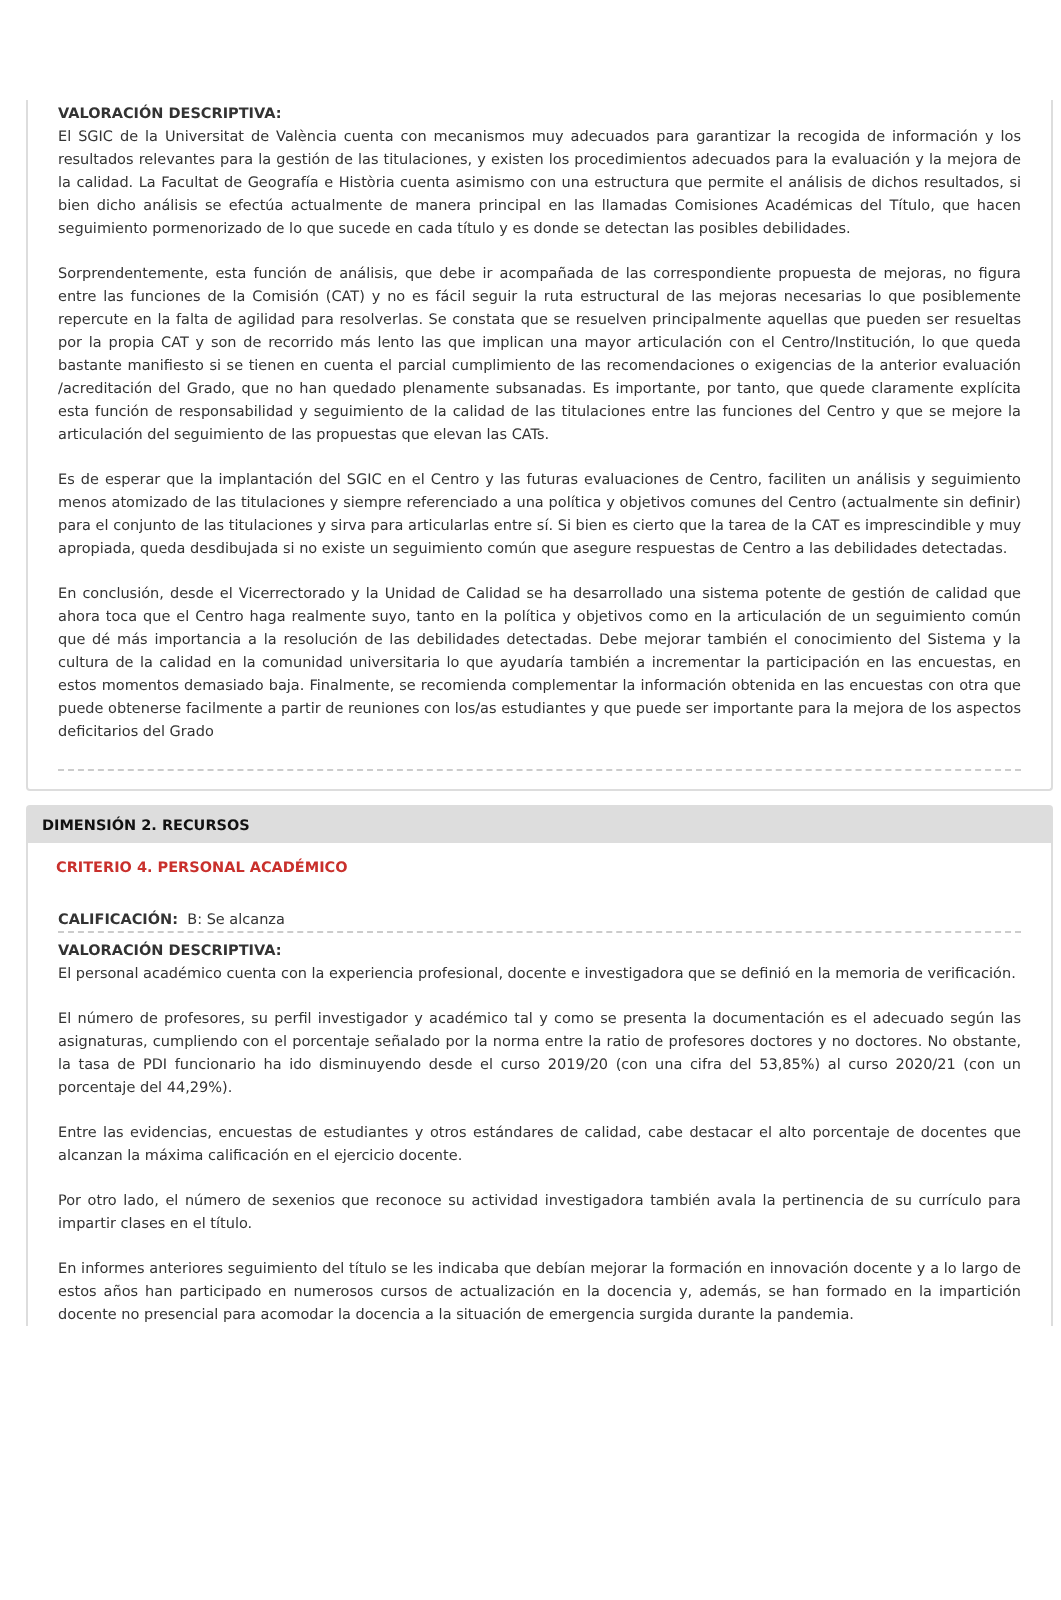VALORACIÓN DESCRIPTIVA:
El SGIC de la Universitat de València cuenta con mecanismos muy adecuados para garantizar la recogida de información y los resultados relevantes para la gestión de las titulaciones, y existen los procedimientos adecuados para la evaluación y la mejora de la calidad. La Facultat de Geografía e Història cuenta asimismo con una estructura que permite el análisis de dichos resultados, si bien dicho análisis se efectúa actualmente de manera principal en las llamadas Comisiones Académicas del Título, que hacen seguimiento pormenorizado de lo que sucede en cada título y es donde se detectan las posibles debilidades.
Sorprendentemente, esta función de análisis, que debe ir acompañada de las correspondiente propuesta de mejoras, no figura entre las funciones de la Comisión (CAT) y no es fácil seguir la ruta estructural de las mejoras necesarias lo que posiblemente repercute en la falta de agilidad para resolverlas. Se constata que se resuelven principalmente aquellas que pueden ser resueltas por la propia CAT y son de recorrido más lento las que implican una mayor articulación con el Centro/Institución, lo que queda bastante manifiesto si se tienen en cuenta el parcial cumplimiento de las recomendaciones o exigencias de la anterior evaluación /acreditación del Grado, que no han quedado plenamente subsanadas. Es importante, por tanto, que quede claramente explícita esta función de responsabilidad y seguimiento de la calidad de las titulaciones entre las funciones del Centro y que se mejore la articulación del seguimiento de las propuestas que elevan las CATs.
Es de esperar que la implantación del SGIC en el Centro y las futuras evaluaciones de Centro, faciliten un análisis y seguimiento menos atomizado de las titulaciones y siempre referenciado a una política y objetivos comunes del Centro (actualmente sin definir) para el conjunto de las titulaciones y sirva para articularlas entre sí. Si bien es cierto que la tarea de la CAT es imprescindible y muy apropiada, queda desdibujada si no existe un seguimiento común que asegure respuestas de Centro a las debilidades detectadas.
En conclusión, desde el Vicerrectorado y la Unidad de Calidad se ha desarrollado una sistema potente de gestión de calidad que ahora toca que el Centro haga realmente suyo, tanto en la política y objetivos como en la articulación de un seguimiento común que dé más importancia a la resolución de las debilidades detectadas. Debe mejorar también el conocimiento del Sistema y la cultura de la calidad en la comunidad universitaria lo que ayudaría también a incrementar la participación en las encuestas, en estos momentos demasiado baja. Finalmente, se recomienda complementar la información obtenida en las encuestas con otra que puede obtenerse facilmente a partir de reuniones con los/as estudiantes y que puede ser importante para la mejora de los aspectos deficitarios del Grado
DIMENSIÓN 2. RECURSOS
CRITERIO 4. PERSONAL ACADÉMICO
CALIFICACIÓN: B: Se alcanza
VALORACIÓN DESCRIPTIVA:
El personal académico cuenta con la experiencia profesional, docente e investigadora que se definió en la memoria de verificación.
El número de profesores, su perfil investigador y académico tal y como se presenta la documentación es el adecuado según las asignaturas, cumpliendo con el porcentaje señalado por la norma entre la ratio de profesores doctores y no doctores. No obstante, la tasa de PDI funcionario ha ido disminuyendo desde el curso 2019/20 (con una cifra del 53,85%) al curso 2020/21 (con un porcentaje del 44,29%).
Entre las evidencias, encuestas de estudiantes y otros estándares de calidad, cabe destacar el alto porcentaje de docentes que alcanzan la máxima calificación en el ejercicio docente.
Por otro lado, el número de sexenios que reconoce su actividad investigadora también avala la pertinencia de su currículo para impartir clases en el título.
En informes anteriores seguimiento del título se les indicaba que debían mejorar la formación en innovación docente y a lo largo de estos años han participado en numerosos cursos de actualización en la docencia y, además, se han formado en la impartición docente no presencial para acomodar la docencia a la situación de emergencia surgida durante la pandemia.